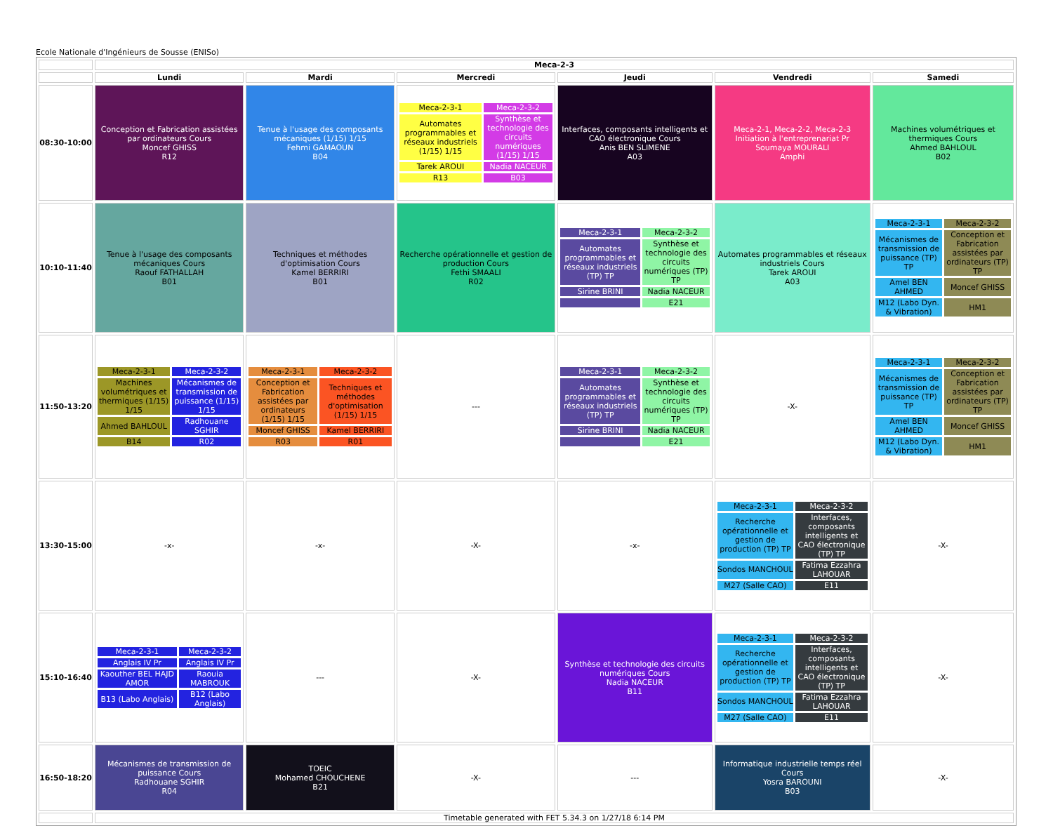Ecole Nationale d'Ingénieurs de Sousse (ENISo)
| | Meca-2-3 | | | | | |
| --- | --- | --- | --- | --- | --- | --- |
| | Lundi | Mardi | Mercredi | Jeudi | Vendredi | Samedi |
| 08:30-10:00 | Conception et Fabrication assistées par ordinateurs Cours Moncef GHISS R12 | Tenue à l'usage des composants mécaniques (1/15) 1/15 Fehmi GAMAOUN B04 | / Meca-2-3-1 / Meca-2-3-2 / / Automates programmables et réseaux industriels (1/15) 1/15 / Synthèse et technologie des circuits numériques (1/15) 1/15 / / Tarek AROUI / Nadia NACEUR / / R13 / B03 / | Interfaces, composants intelligents et CAO électronique Cours Anis BEN SLIMENE A03 | Meca-2-1, Meca-2-2, Meca-2-3 Initiation à l'entreprenariat Pr Soumaya MOURALI Amphi | Machines volumétriques et thermiques Cours Ahmed BAHLOUL B02 |
| 10:10-11:40 | Tenue à l'usage des composants mécaniques Cours Raouf FATHALLAH B01 | Techniques et méthodes d'optimisation Cours Kamel BERRIRI B01 | Recherche opérationnelle et gestion de production Cours Fethi SMAALI R02 | / Meca-2-3-1 / Meca-2-3-2 / / Automates programmables et réseaux industriels (TP) TP / Synthèse et technologie des circuits numériques (TP) TP / / Sirine BRINI / Nadia NACEUR / / / E21 / | Automates programmables et réseaux industriels Cours Tarek AROUI A03 | / Meca-2-3-1 / Meca-2-3-2 / / Mécanismes de transmission de puissance (TP) TP / Conception et Fabrication assistées par ordinateurs (TP) TP / / Amel BEN AHMED / Moncef GHISS / / M12 (Labo Dyn. & Vibration) / HM1 / |
| 11:50-13:20 | / Meca-2-3-1 / Meca-2-3-2 / / Machines volumétriques et thermiques (1/15) 1/15 / Mécanismes de transmission de puissance (1/15) 1/15 / / Ahmed BAHLOUL / Radhouane SGHIR / / B14 / R02 / | / Meca-2-3-1 / Meca-2-3-2 / / Conception et Fabrication assistées par ordinateurs (1/15) 1/15 / Techniques et méthodes d'optimisation (1/15) 1/15 / / Moncef GHISS / Kamel BERRIRI / / R03 / R01 / | --- | / Meca-2-3-1 / Meca-2-3-2 / / Automates programmables et réseaux industriels (TP) TP / Synthèse et technologie des circuits numériques (TP) TP / / Sirine BRINI / Nadia NACEUR / / / E21 / | -X- | / Meca-2-3-1 / Meca-2-3-2 / / Mécanismes de transmission de puissance (TP) TP / Conception et Fabrication assistées par ordinateurs (TP) TP / / Amel BEN AHMED / Moncef GHISS / / M12 (Labo Dyn. & Vibration) / HM1 / |
| 13:30-15:00 | -x- | -x- | -X- | -x- | / Meca-2-3-1 / Meca-2-3-2 / / Recherche opérationnelle et gestion de production (TP) TP / Interfaces, composants intelligents et CAO électronique (TP) TP / / Sondos MANCHOUL / Fatima Ezzahra LAHOUAR / / M27 (Salle CAO) / E11 / | -X- |
| 15:10-16:40 | / Meca-2-3-1 / Meca-2-3-2 / / Anglais IV Pr / Anglais IV Pr / / Kaouther BEL HAJD AMOR / Raouia MABROUK / / B13 (Labo Anglais) / B12 (Labo Anglais) / | --- | -X- | Synthèse et technologie des circuits numériques Cours Nadia NACEUR B11 | / Meca-2-3-1 / Meca-2-3-2 / / Recherche opérationnelle et gestion de production (TP) TP / Interfaces, composants intelligents et CAO électronique (TP) TP / / Sondos MANCHOUL / Fatima Ezzahra LAHOUAR / / M27 (Salle CAO) / E11 / | -X- |
| 16:50-18:20 | Mécanismes de transmission de puissance Cours Radhouane SGHIR R04 | TOEIC Mohamed CHOUCHENE B21 | -X- | --- | Informatique industrielle temps réel Cours Yosra BAROUNI B03 | -X- |
| | Timetable generated with FET 5.34.3 on 1/27/18 6:14 PM | | | | | |